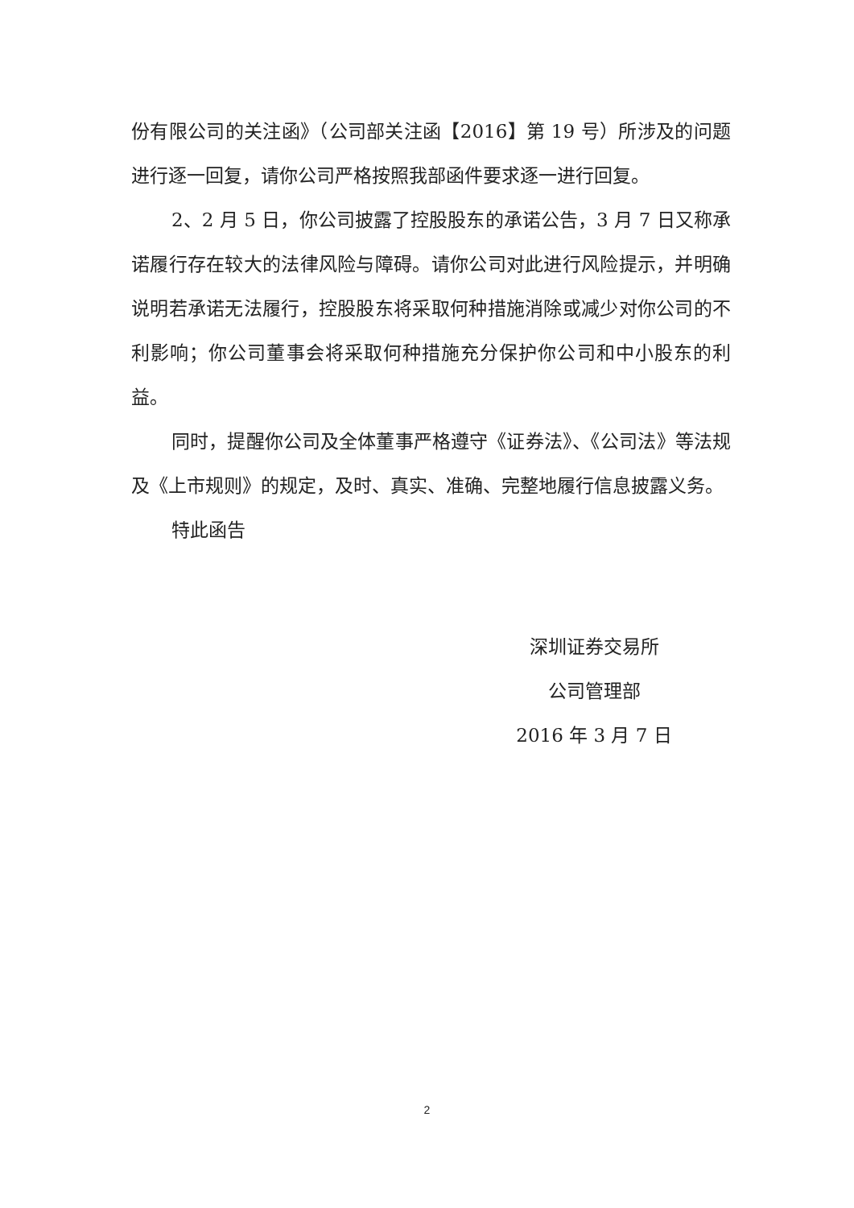份有限公司的关注函》（公司部关注函【2016】第 19 号）所涉及的问题进行逐一回复，请你公司严格按照我部函件要求逐一进行回复。
2、2 月 5 日，你公司披露了控股股东的承诺公告，3 月 7 日又称承诺履行存在较大的法律风险与障碍。请你公司对此进行风险提示，并明确说明若承诺无法履行，控股股东将采取何种措施消除或减少对你公司的不利影响；你公司董事会将采取何种措施充分保护你公司和中小股东的利益。
同时，提醒你公司及全体董事严格遵守《证券法》、《公司法》等法规及《上市规则》的规定，及时、真实、准确、完整地履行信息披露义务。
特此函告
深圳证券交易所
公司管理部
2016 年 3 月 7 日
2